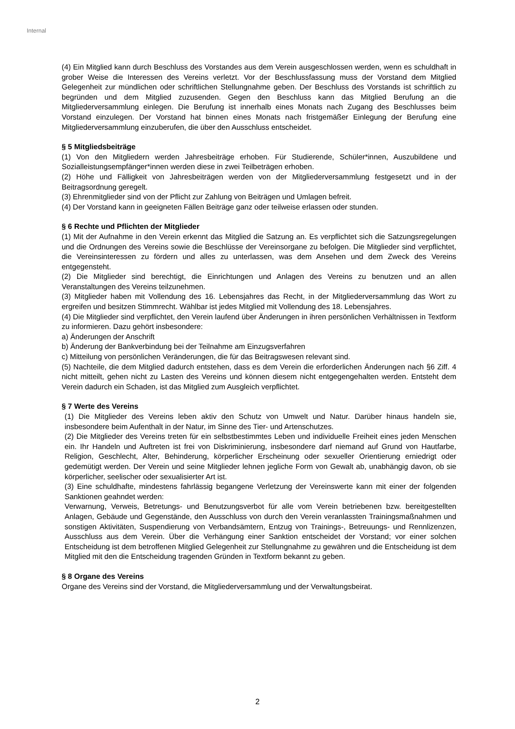Internal
(4) Ein Mitglied kann durch Beschluss des Vorstandes aus dem Verein ausgeschlossen werden, wenn es schuldhaft in grober Weise die Interessen des Vereins verletzt. Vor der Beschlussfassung muss der Vorstand dem Mitglied Gelegenheit zur mündlichen oder schriftlichen Stellungnahme geben. Der Beschluss des Vorstands ist schriftlich zu begründen und dem Mitglied zuzusenden. Gegen den Beschluss kann das Mitglied Berufung an die Mitgliederversammlung einlegen. Die Berufung ist innerhalb eines Monats nach Zugang des Beschlusses beim Vorstand einzulegen. Der Vorstand hat binnen eines Monats nach fristgemäßer Einlegung der Berufung eine Mitgliederversammlung einzuberufen, die über den Ausschluss entscheidet.
§ 5 Mitgliedsbeiträge
(1) Von den Mitgliedern werden Jahresbeiträge erhoben. Für Studierende, Schüler*innen, Auszubildene und Sozialleistungsempfänger*innen werden diese in zwei Teilbeträgen erhoben.
(2) Höhe und Fälligkeit von Jahresbeiträgen werden von der Mitgliederversammlung festgesetzt und in der Beitragsordnung geregelt.
(3) Ehrenmitglieder sind von der Pflicht zur Zahlung von Beiträgen und Umlagen befreit.
(4) Der Vorstand kann in geeigneten Fällen Beiträge ganz oder teilweise erlassen oder stunden.
§ 6 Rechte und Pflichten der Mitglieder
(1) Mit der Aufnahme in den Verein erkennt das Mitglied die Satzung an. Es verpflichtet sich die Satzungsregelungen und die Ordnungen des Vereins sowie die Beschlüsse der Vereinsorgane zu befolgen. Die Mitglieder sind verpflichtet, die Vereinsinteressen zu fördern und alles zu unterlassen, was dem Ansehen und dem Zweck des Vereins entgegensteht.
(2) Die Mitglieder sind berechtigt, die Einrichtungen und Anlagen des Vereins zu benutzen und an allen Veranstaltungen des Vereins teilzunehmen.
(3) Mitglieder haben mit Vollendung des 16. Lebensjahres das Recht, in der Mitgliederversammlung das Wort zu ergreifen und besitzen Stimmrecht. Wählbar ist jedes Mitglied mit Vollendung des 18. Lebensjahres.
(4) Die Mitglieder sind verpflichtet, den Verein laufend über Änderungen in ihren persönlichen Verhältnissen in Textform zu informieren. Dazu gehört insbesondere:
a) Änderungen der Anschrift
b) Änderung der Bankverbindung bei der Teilnahme am Einzugsverfahren
c) Mitteilung von persönlichen Veränderungen, die für das Beitragswesen relevant sind.
(5) Nachteile, die dem Mitglied dadurch entstehen, dass es dem Verein die erforderlichen Änderungen nach §6 Ziff. 4 nicht mitteilt, gehen nicht zu Lasten des Vereins und können diesem nicht entgegengehalten werden. Entsteht dem Verein dadurch ein Schaden, ist das Mitglied zum Ausgleich verpflichtet.
§ 7 Werte des Vereins
(1) Die Mitglieder des Vereins leben aktiv den Schutz von Umwelt und Natur. Darüber hinaus handeln sie, insbesondere beim Aufenthalt in der Natur, im Sinne des Tier- und Artenschutzes.
(2) Die Mitglieder des Vereins treten für ein selbstbestimmtes Leben und individuelle Freiheit eines jeden Menschen ein. Ihr Handeln und Auftreten ist frei von Diskriminierung, insbesondere darf niemand auf Grund von Hautfarbe, Religion, Geschlecht, Alter, Behinderung, körperlicher Erscheinung oder sexueller Orientierung erniedrigt oder gedemütigt werden. Der Verein und seine Mitglieder lehnen jegliche Form von Gewalt ab, unabhängig davon, ob sie körperlicher, seelischer oder sexualisierter Art ist.
(3) Eine schuldhafte, mindestens fahrlässig begangene Verletzung der Vereinswerte kann mit einer der folgenden Sanktionen geahndet werden:
Verwarnung, Verweis, Betretungs- und Benutzungsverbot für alle vom Verein betriebenen bzw. bereitgestellten Anlagen, Gebäude und Gegenstände, den Ausschluss von durch den Verein veranlassten Trainingsmaßnahmen und sonstigen Aktivitäten, Suspendierung von Verbandsämtern, Entzug von Trainings-, Betreuungs- und Rennlizenzen, Ausschluss aus dem Verein. Über die Verhängung einer Sanktion entscheidet der Vorstand; vor einer solchen Entscheidung ist dem betroffenen Mitglied Gelegenheit zur Stellungnahme zu gewähren und die Entscheidung ist dem Mitglied mit den die Entscheidung tragenden Gründen in Textform bekannt zu geben.
§ 8 Organe des Vereins
Organe des Vereins sind der Vorstand, die Mitgliederversammlung und der Verwaltungsbeirat.
2